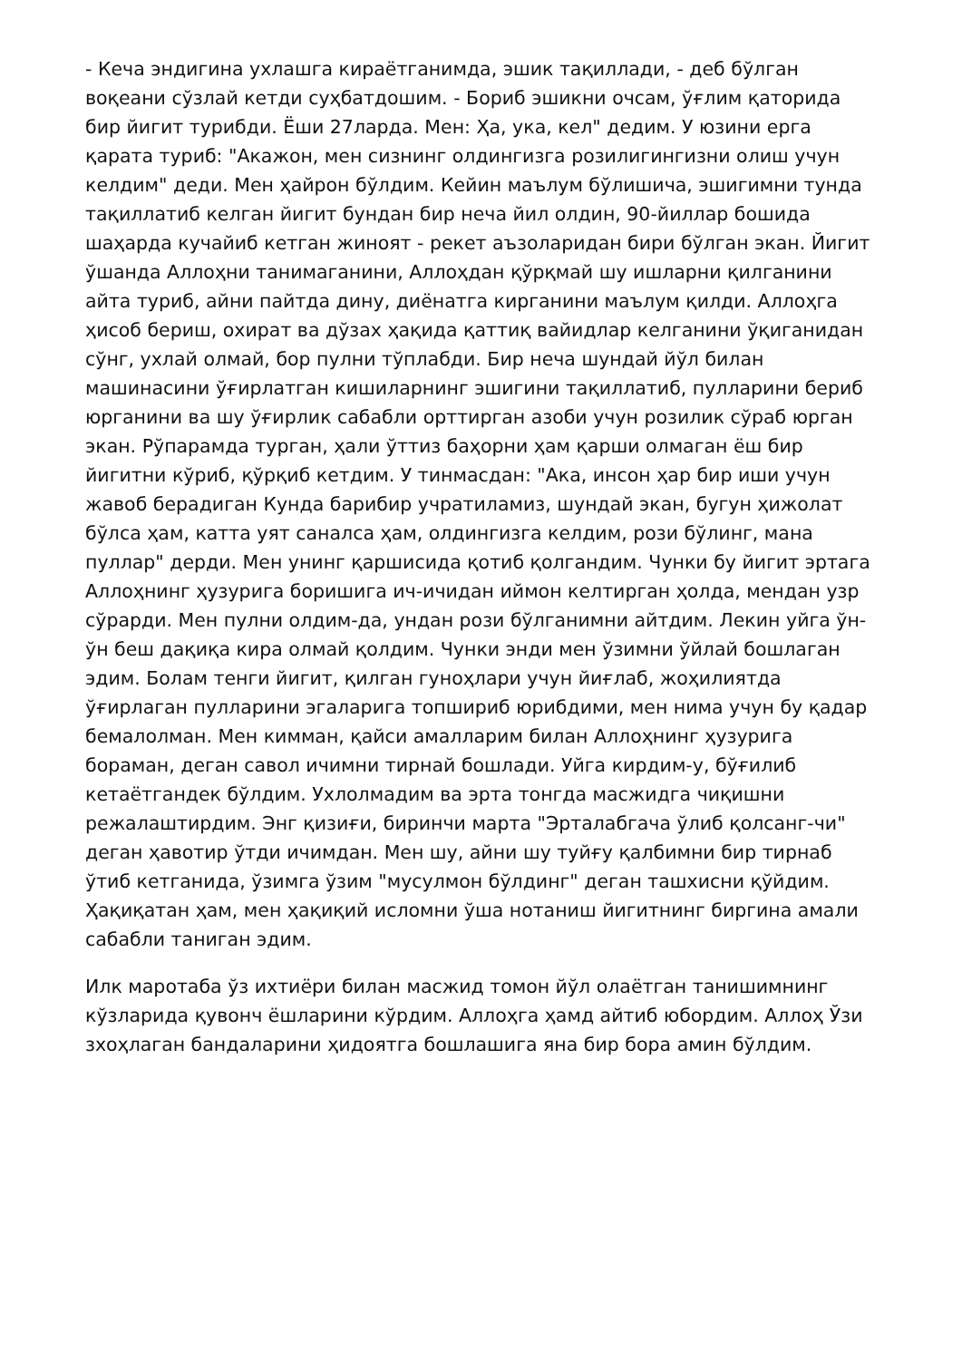- Кеча эндигина ухлашга кираётганимда, эшик тақиллади, - деб бўлган воқеани сўзлай кетди суҳбатдошим. - Бориб эшикни очсам, ўғлим қаторида бир йигит турибди. Ёши 27ларда. Мен: Ҳа, ука, кел" дедим. У юзини ерга қарата туриб: "Акажон, мен сизнинг олдингизга розилигингизни олиш учун келдим" деди. Мен ҳайрон бўлдим. Кейин маълум бўлишича, эшигимни тунда тақиллатиб келган йигит бундан бир неча йил олдин, 90-йиллар бошида шаҳарда кучайиб кетган жиноят - рекет аъзоларидан бири бўлган экан. Йигит ўшанда Аллоҳни танимаганини, Аллоҳдан қўрқмай шу ишларни қилганини айта туриб, айни пайтда дину, диёнатга кирганини маълум қилди. Аллоҳга ҳисоб бериш, охират ва дўзах ҳақида қаттиқ вайидлар келганини ўқиганидан сўнг, ухлай олмай, бор пулни тўплабди. Бир неча шундай йўл билан машинасини ўғирлатган кишиларнинг эшигини тақиллатиб, пулларини бериб юрганини ва шу ўғирлик сабабли орттирган азоби учун розилик сўраб юрган экан. Рўпарамда турган, ҳали ўттиз баҳорни ҳам қарши олмаган ёш бир йигитни кўриб, қўрқиб кетдим. У тинмасдан: "Ака, инсон ҳар бир иши учун жавоб берадиган Кунда барибир учратиламиз, шундай экан, бугун ҳижолат бўлса ҳам, катта уят саналса ҳам, олдингизга келдим, рози бўлинг, мана пуллар" дерди. Мен унинг қаршисида қотиб қолгандим. Чунки бу йигит эртага Аллоҳнинг ҳузурига боришига ич-ичидан иймон келтирган ҳолда, мендан узр сўрарди. Мен пулни олдим-да, ундан рози бўлганимни айтдим. Лекин уйга ўн-ўн беш дақиқа кира олмай қолдим. Чунки энди мен ўзимни ўйлай бошлаган эдим. Болам тенги йигит, қилган гуноҳлари учун йиғлаб, жоҳилиятда ўғирлаган пулларини эгаларига топшириб юрибдими, мен нима учун бу қадар бемалолман. Мен кимман, қайси амалларим билан Аллоҳнинг ҳузурига бораман, деган савол ичимни тирнай бошлади. Уйга кирдим-у, бўғилиб кетаётгандек бўлдим. Ухлолмадим ва эрта тонгда масжидга чиқишни режалаштирдим. Энг қизиғи, биринчи марта "Эрталабгача ўлиб қолсанг-чи" деган ҳавотир ўтди ичимдан. Мен шу, айни шу туйғу қалбимни бир тирнаб ўтиб кетганида, ўзимга ўзим "мусулмон бўлдинг" деган ташхисни қўйдим. Ҳақиқатан ҳам, мен ҳақиқий исломни ўша нотаниш йигитнинг биргина амали сабабли таниган эдим.
Илк маротаба ўз ихтиёри билан масжид томон йўл олаётган танишимнинг кўзларида қувонч ёшларини кўрдим. Аллоҳга ҳамд айтиб юбордим. Аллоҳ Ўзи зхоҳлаган бандаларини ҳидоятга бошлашига яна бир бора амин бўлдим.